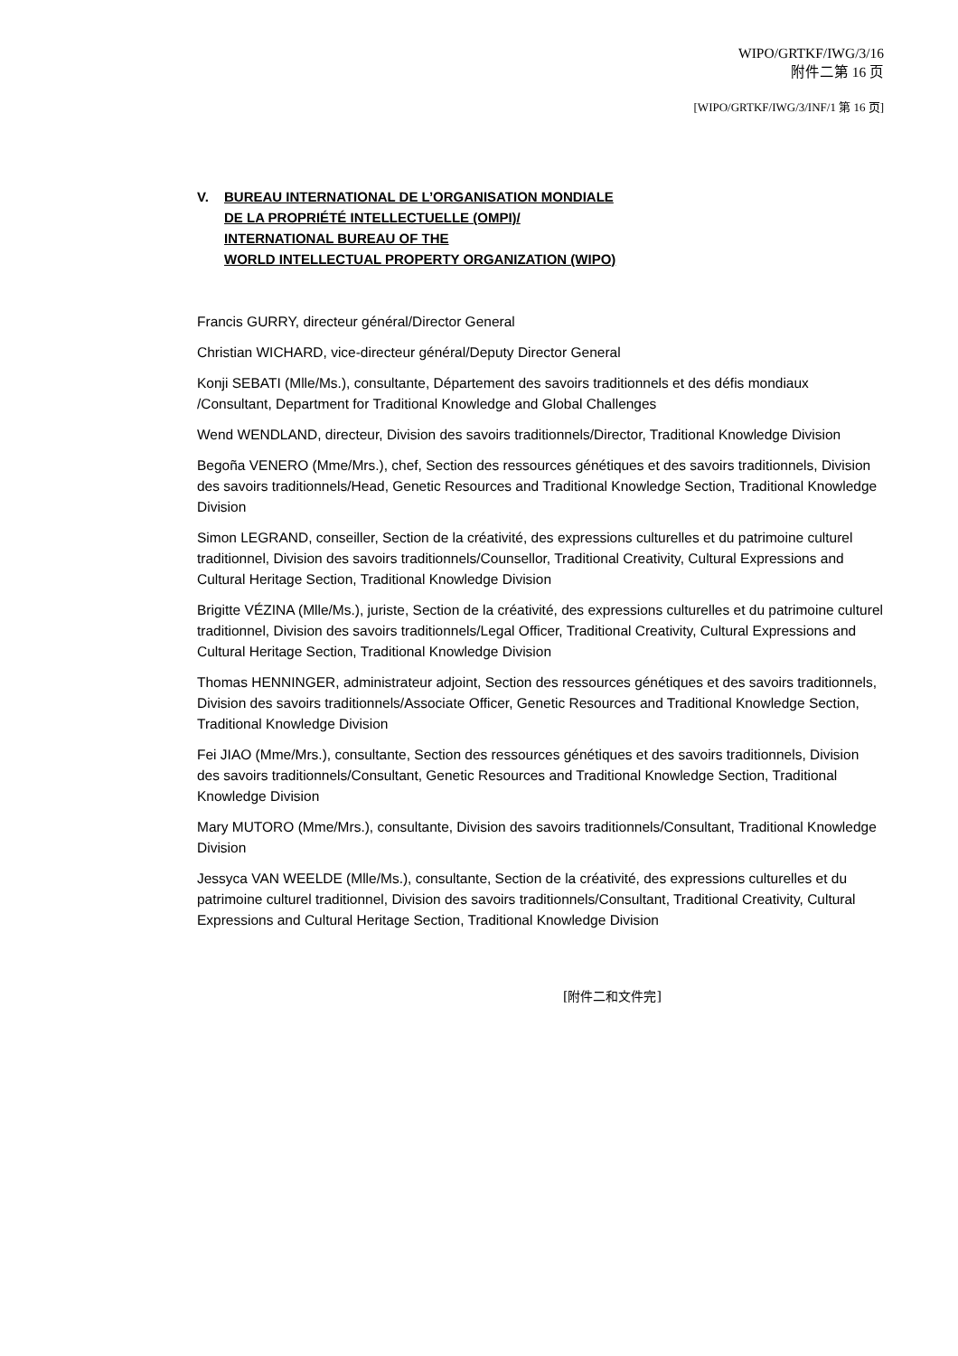WIPO/GRTKF/IWG/3/16
附件二第 16 页
[WIPO/GRTKF/IWG/3/INF/1 第 16 页]
V. BUREAU INTERNATIONAL DE L’ORGANISATION MONDIALE
DE LA PROPRIÉTÉ INTELLECTUELLE (OMPI)/
INTERNATIONAL BUREAU OF THE
WORLD INTELLECTUAL PROPERTY ORGANIZATION (WIPO)
Francis GURRY, directeur général/Director General
Christian WICHARD, vice-directeur général/Deputy Director General
Konji SEBATI (Mlle/Ms.), consultante, Département des savoirs traditionnels et des défis mondiaux /Consultant, Department for Traditional Knowledge and Global Challenges
Wend WENDLAND, directeur, Division des savoirs traditionnels/Director, Traditional Knowledge Division
Begoña VENERO (Mme/Mrs.), chef, Section des ressources génétiques et des savoirs traditionnels, Division des savoirs traditionnels/Head, Genetic Resources and Traditional Knowledge Section, Traditional Knowledge Division
Simon LEGRAND, conseiller, Section de la créativité, des expressions culturelles et du patrimoine culturel traditionnel, Division des savoirs traditionnels/Counsellor, Traditional Creativity, Cultural Expressions and Cultural Heritage Section, Traditional Knowledge Division
Brigitte VÉZINA (Mlle/Ms.), juriste, Section de la créativité, des expressions culturelles et du patrimoine culturel traditionnel, Division des savoirs traditionnels/Legal Officer, Traditional Creativity, Cultural Expressions and Cultural Heritage Section, Traditional Knowledge Division
Thomas HENNINGER, administrateur adjoint, Section des ressources génétiques et des savoirs traditionnels, Division des savoirs traditionnels/Associate Officer, Genetic Resources and Traditional Knowledge Section, Traditional Knowledge Division
Fei JIAO (Mme/Mrs.), consultante, Section des ressources génétiques et des savoirs traditionnels, Division des savoirs traditionnels/Consultant, Genetic Resources and Traditional Knowledge Section, Traditional Knowledge Division
Mary MUTORO (Mme/Mrs.), consultante, Division des savoirs traditionnels/Consultant, Traditional Knowledge Division
Jessyca VAN WEELDE (Mlle/Ms.), consultante, Section de la créativité, des expressions culturelles et du patrimoine culturel traditionnel, Division des savoirs traditionnels/Consultant, Traditional Creativity, Cultural Expressions and Cultural Heritage Section, Traditional Knowledge Division
[附件二和文件完]